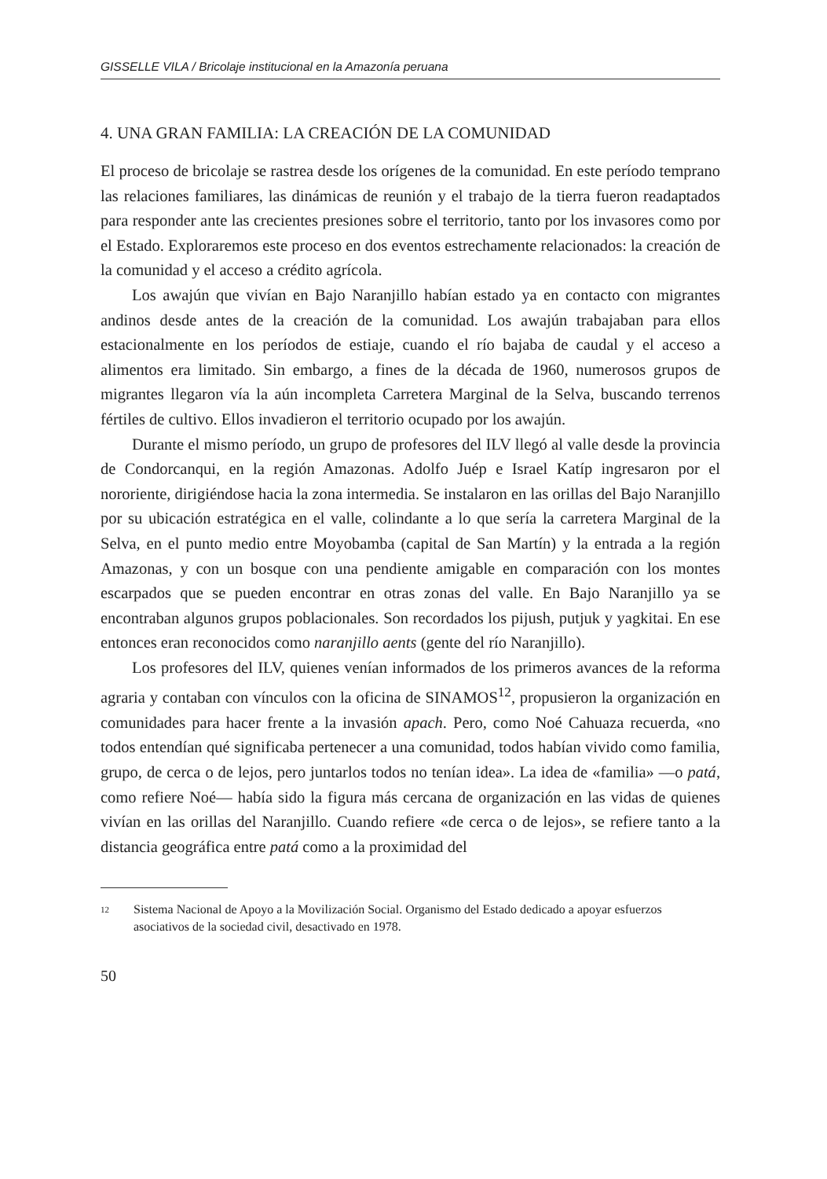GISSELLE VILA / Bricolaje institucional en la Amazonía peruana
4. UNA GRAN FAMILIA: LA CREACIÓN DE LA COMUNIDAD
El proceso de bricolaje se rastrea desde los orígenes de la comunidad. En este período temprano las relaciones familiares, las dinámicas de reunión y el trabajo de la tierra fueron readaptados para responder ante las crecientes presiones sobre el territorio, tanto por los invasores como por el Estado. Exploraremos este proceso en dos eventos estrechamente relacionados: la creación de la comunidad y el acceso a crédito agrícola.
Los awajún que vivían en Bajo Naranjillo habían estado ya en contacto con migrantes andinos desde antes de la creación de la comunidad. Los awajún trabajaban para ellos estacionalmente en los períodos de estiaje, cuando el río bajaba de caudal y el acceso a alimentos era limitado. Sin embargo, a fines de la década de 1960, numerosos grupos de migrantes llegaron vía la aún incompleta Carretera Marginal de la Selva, buscando terrenos fértiles de cultivo. Ellos invadieron el territorio ocupado por los awajún.
Durante el mismo período, un grupo de profesores del ILV llegó al valle desde la provincia de Condorcanqui, en la región Amazonas. Adolfo Juép e Israel Katíp ingresaron por el nororiente, dirigiéndose hacia la zona intermedia. Se instalaron en las orillas del Bajo Naranjillo por su ubicación estratégica en el valle, colindante a lo que sería la carretera Marginal de la Selva, en el punto medio entre Moyobamba (capital de San Martín) y la entrada a la región Amazonas, y con un bosque con una pendiente amigable en comparación con los montes escarpados que se pueden encontrar en otras zonas del valle. En Bajo Naranjillo ya se encontraban algunos grupos poblacionales. Son recordados los pijush, putjuk y yagkitai. En ese entonces eran reconocidos como naranjillo aents (gente del río Naranjillo).
Los profesores del ILV, quienes venían informados de los primeros avances de la reforma agraria y contaban con vínculos con la oficina de SINAMOS<sup>12</sup>, propusieron la organización en comunidades para hacer frente a la invasión apach. Pero, como Noé Cahuaza recuerda, «no todos entendían qué significaba pertenecer a una comunidad, todos habían vivido como familia, grupo, de cerca o de lejos, pero juntarlos todos no tenían idea». La idea de «familia» —o patá, como refiere Noé— había sido la figura más cercana de organización en las vidas de quienes vivían en las orillas del Naranjillo. Cuando refiere «de cerca o de lejos», se refiere tanto a la distancia geográfica entre patá como a la proximidad del
12 Sistema Nacional de Apoyo a la Movilización Social. Organismo del Estado dedicado a apoyar esfuerzos asociativos de la sociedad civil, desactivado en 1978.
50